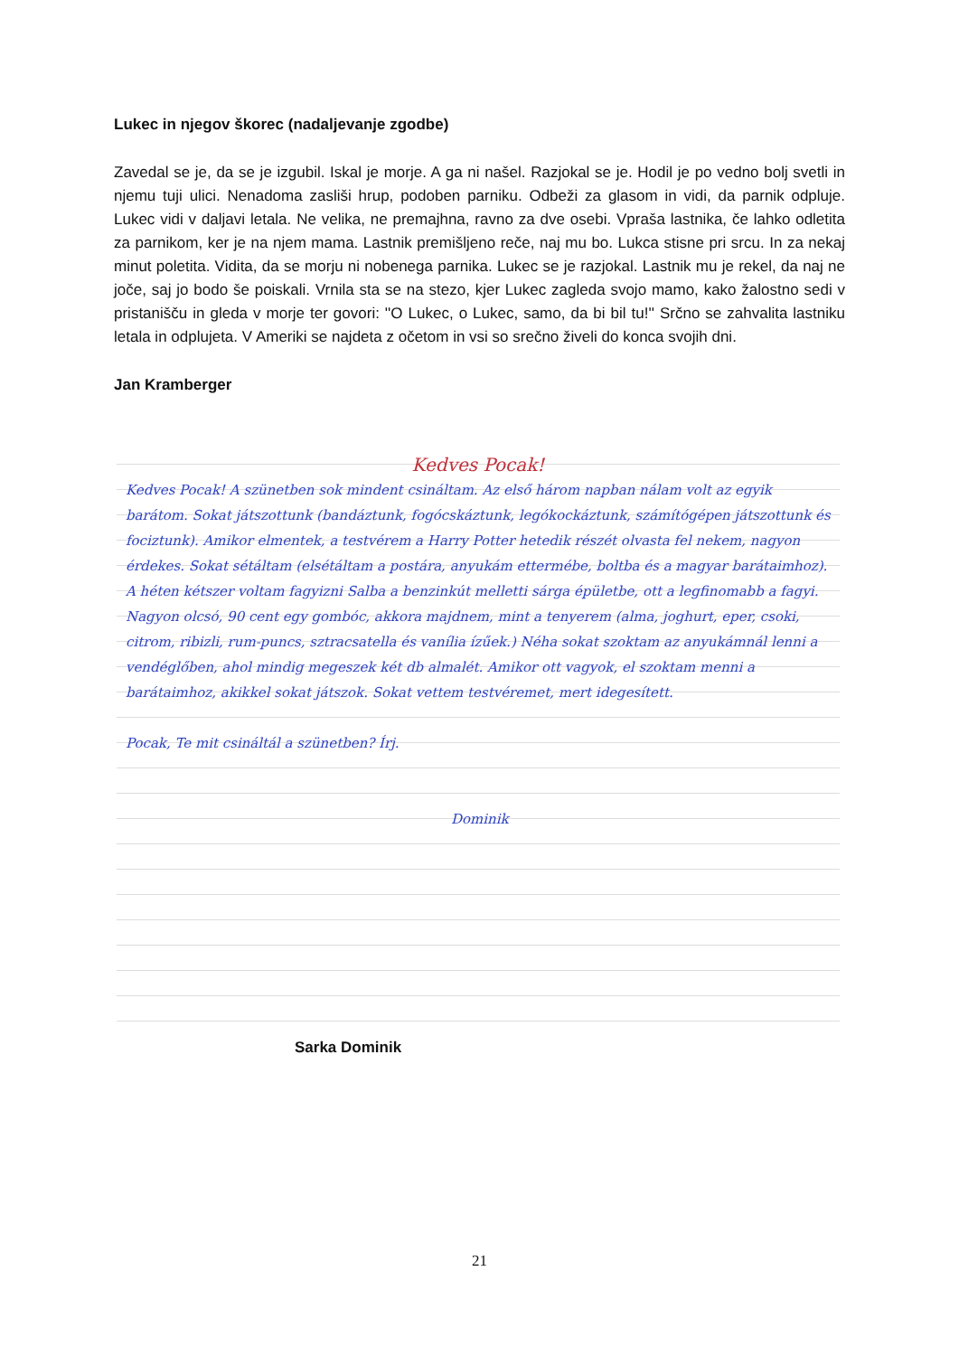Lukec in njegov škorec (nadaljevanje zgodbe)
Zavedal se je, da se je izgubil. Iskal je morje. A ga ni našel. Razjokal se je. Hodil je po vedno bolj svetli in njemu tuji ulici. Nenadoma zasliši hrup, podoben parniku. Odbeži za glasom in vidi, da parnik odpluje. Lukec vidi v daljavi letala. Ne velika, ne premajhna, ravno za dve osebi. Vpraša lastnika, če lahko odletita za parnikom, ker je na njem mama. Lastnik premišljeno reče, naj mu bo. Lukca stisne pri srcu. In za nekaj minut poletita. Vidita, da se morju ni nobenega parnika. Lukec se je razjokal. Lastnik mu je rekel, da naj ne joče, saj jo bodo še poiskali. Vrnila sta se na stezo, kjer Lukec zagleda svojo mamo, kako žalostno sedi v pristanišču in gleda v morje ter govori: ''O Lukec, o Lukec, samo, da bi bil tu!'' Srčno se zahvalita lastniku letala in odplujeta. V Ameriki se najdeta z očetom in vsi so srečno živeli do konca svojih dni.
Jan Kramberger
Kedves Pocak!
Kedves Pocak! A szünetben sok mindent csináltam. Az első három napban nálam volt az egyik barátom. Sokat játszottunk (bandáztunk, fogócskáztunk, legókockáztunk, számítógépen játszottunk és fociztunk). Amikor elmentek, a testvérem a Harry Potter hetedik részét olvasta fel nekem, nagyon érdekes. Sokat sétáltam (elsétáltam a postára, anyukám ettermébe, boltba és a magyar barátaimhoz). A héten kétszer voltam fagyizni Salba a benzinkút melletti sárga épületbe, ott a legfinomabb a fagyi. Nagyon olcsó, 90 cent egy gombóc, akkora majdnem, mint a tenyerem (alma, joghurt, eper, csoki, citrom, ribizli, rum-puncs, sztracsatella és vanília ízűek.) Néha sokat szoktam az anyukámnál lenni a vendéglőben, ahol mindig megeszek két db almalét. Amikor ott vagyok, el szoktam menni a barátaimhoz, akikkel sokat játszok. Sokat vettem testvéremet, mert idegesített.
Pocak, Te mit csináltál a szünetben? Írj.
Dominik
Sarka Dominik
21